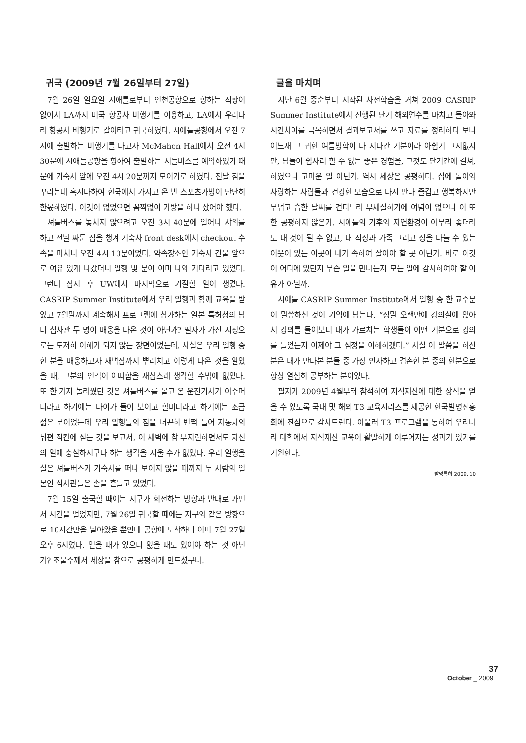귀국 (2009년 7월 26일부터 27일)
7월 26일 일요일 시애틀로부터 인천공항으로 향하는 직항이 없어서 LA까지 미국 항공사 비행기를 이용하고, LA에서 우리나라 항공사 비행기로 갈아타고 귀국하였다. 시애틀공항에서 오전 7시에 출발하는 비행기를 타고자 McMahon Hall에서 오전 4시 30분에 시애틀공항을 향하여 출발하는 셔틀버스를 예약하였기 때문에 기숙사 앞에 오전 4시 20분까지 모이기로 하였다. 전날 짐을 꾸리는데 혹시나하여 한국에서 가지고 온 빈 스포츠가방이 단단히 한몫하였다. 이것이 없었으면 꼼짝없이 가방을 하나 샀어야 했다.
셔틀버스를 놓치지 않으려고 오전 3시 40분에 일어나 샤워를 하고 전날 싸둔 짐을 챙겨 기숙사 front desk에서 checkout 수속을 마치니 오전 4시 10분이었다. 약속장소인 기숙사 건물 앞으로 여유 있게 나갔더니 일행 몇 분이 이미 나와 기다리고 있었다. 그런데 잠시 후 UW에서 마지막으로 기절할 일이 생겼다. CASRIP Summer Institute에서 우리 일행과 함께 교육을 받았고 7월말까지 계속해서 프로그램에 참가하는 일본 특허청의 남녀 심사관 두 명이 배웅을 나온 것이 아닌가? 필자가 가진 지성으로는 도저히 이해가 되지 않는 장면이었는데, 사실은 우리 일행 중 한 분을 배웅하고자 새벽잠까지 뿌리치고 이렇게 나온 것을 알았을 때, 그분의 인격이 어떠함을 새삼스레 생각할 수밖에 없었다. 또 한 가지 놀라웠던 것은 셔틀버스를 몰고 온 운전기사가 아주머니라고 하기에는 나이가 들어 보이고 할머니라고 하기에는 조금 젊은 분이었는데 우리 일행들의 짐을 너끈히 번쩍 들어 자동차의 뒤편 짐칸에 싣는 것을 보고서, 이 새벽에 참 부지런하면서도 자신의 일에 충실하시구나 하는 생각을 지울 수가 없었다. 우리 일행을 실은 셔틀버스가 기숙사를 떠나 보이지 않을 때까지 두 사람의 일본인 심사관들은 손을 흔들고 있었다.
7월 15일 출국할 때에는 지구가 회전하는 방향과 반대로 가면서 시간을 벌었지만, 7월 26일 귀국할 때에는 지구와 같은 방향으로 10시간만을 날아왔을 뿐인데 공항에 도착하니 이미 7월 27일 오후 6시였다. 얻을 때가 있으니 잃을 때도 있어야 하는 것 아닌가? 조물주께서 세상을 참으로 공평하게 만드셨구나.
글을 마치며
지난 6월 중순부터 시작된 사전학습을 거쳐 2009 CASRIP Summer Institute에서 진행된 단기 해외연수를 마치고 돌아와 시간차이를 극복하면서 결과보고서를 쓰고 자료를 정리하다 보니 어느새 그 귀한 여름방학이 다 지나간 기분이라 아쉽기 그지없지만, 남들이 쉽사리 할 수 없는 좋은 경험을, 그것도 단기간에 걸쳐, 하였으니 고마운 일 아닌가. 역시 세상은 공평하다. 집에 돌아와 사랑하는 사람들과 건강한 모습으로 다시 만나 즐겁고 행복하지만 무덥고 습한 날씨를 견디느라 부채질하기에 여념이 없으니 이 또한 공평하지 않은가. 시애틀의 기후와 자연환경이 아무리 좋더라도 내 것이 될 수 없고, 내 직장과 가족 그리고 정을 나눌 수 있는 이웃이 있는 이곳이 내가 속하여 살아야 할 곳 아닌가. 바로 이것이 어디에 있던지 무슨 일을 만나든지 모든 일에 감사하여야 할 이유가 아닐까.
시애틀 CASRIP Summer Institute에서 일행 중 한 교수분이 말씀하신 것이 기억에 남는다. “정말 오랜만에 강의실에 앉아서 강의를 들어보니 내가 가르치는 학생들이 어떤 기분으로 강의를 들었는지 이제야 그 심정을 이해하겠다.” 사실 이 말씀을 하신 분은 내가 만나본 분들 중 가장 인자하고 겸손한 분 중의 한분으로 항상 열심히 공부하는 분이었다.
필자가 2009년 4월부터 참석하여 지식재산에 대한 상식을 얻을 수 있도록 국내 및 해외 T3 교육시리즈를 제공한 한국발명진흥회에 진심으로 감사드린다. 아울러 T3 프로그램을 통하여 우리나라 대학에서 지식재산 교육이 활발하게 이루어지는 성과가 있기를 기원한다.
| 발명특허 2009. 10
37
October _ 2009